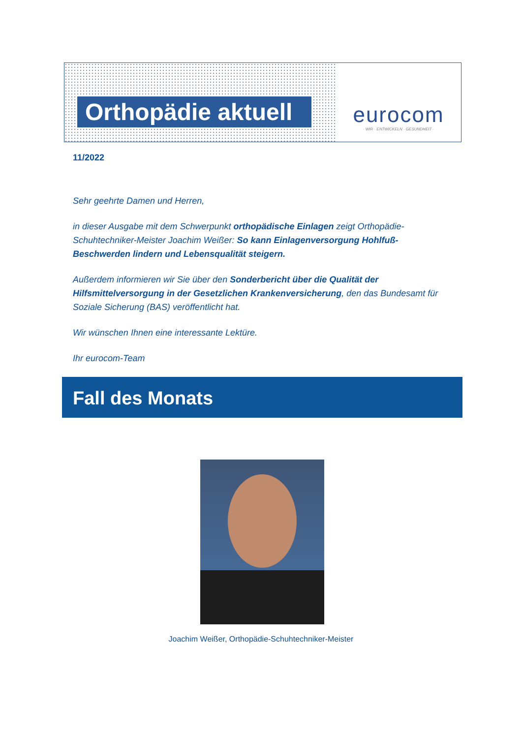Orthopädie aktuell
eurocom
· WIR · ENTWICKELN · GESUNDHEIT ·
11/2022
Sehr geehrte Damen und Herren,
in dieser Ausgabe mit dem Schwerpunkt orthopädische Einlagen zeigt Orthopädie-Schuhtechniker-Meister Joachim Weißer: So kann Einlagenversorgung Hohlfuß-Beschwerden lindern und Lebensqualität steigern.
Außerdem informieren wir Sie über den Sonderbericht über die Qualität der Hilfsmittelversorgung in der Gesetzlichen Krankenversicherung, den das Bundesamt für Soziale Sicherung (BAS) veröffentlicht hat.
Wir wünschen Ihnen eine interessante Lektüre.
Ihr eurocom-Team
Fall des Monats
Joachim Weißer, Orthopädie-Schuhtechniker-Meister